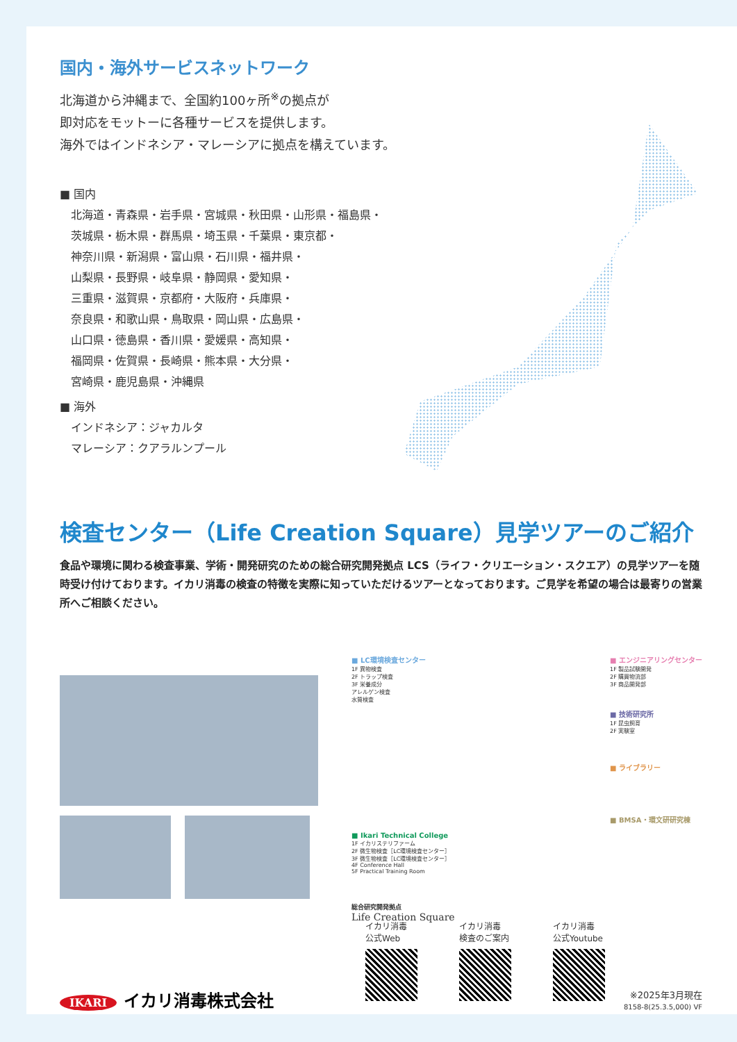国内・海外サービスネットワーク
北海道から沖縄まで、全国約100ヶ所<sup>※</sup>の拠点が
即対応をモットーに各種サービスを提供します。
海外ではインドネシア・マレーシアに拠点を構えています。
■ 国内
北海道・青森県・岩手県・宮城県・秋田県・山形県・福島県・
茨城県・栃木県・群馬県・埼玉県・千葉県・東京都・
神奈川県・新潟県・富山県・石川県・福井県・
山梨県・長野県・岐阜県・静岡県・愛知県・
三重県・滋賀県・京都府・大阪府・兵庫県・
奈良県・和歌山県・鳥取県・岡山県・広島県・
山口県・徳島県・香川県・愛媛県・高知県・
福岡県・佐賀県・長崎県・熊本県・大分県・
宮崎県・鹿児島県・沖縄県
■ 海外
インドネシア：ジャカルタ
マレーシア：クアラルンプール
検査センター（Life Creation Square）見学ツアーのご紹介
食品や環境に関わる検査事業、学術・開発研究のための総合研究開発拠点 LCS（ライフ・クリエーション・スクエア）の見学ツアーを随時受け付けております。イカリ消毒の検査の特徴を実際に知っていただけるツアーとなっております。ご見学を希望の場合は最寄りの営業所へご相談ください。
■ LC環境検査センター
1F 異物検査
2F トラップ検査
3F 栄養成分
アレルゲン検査
水質検査
■ エンジニアリングセンター
1F 製品試験開発
2F 購買物流部
3F 商品開発部
■ 技術研究所
1F 昆虫飼育
2F 実験室
■ ライブラリー
■ BMSA・環文研研究棟
■ Ikari Technical College
1F イカリステリファーム
2F 微生物検査［LC環境検査センター］
3F 微生物検査［LC環境検査センター］
4F Conference Hall
5F Practical Training Room
総合研究開発拠点
Life Creation Square
イカリ消毒
公式Web
イカリ消毒
検査のご案内
イカリ消毒
公式Youtube
IKARI イカリ消毒株式会社
※2025年3月現在
8158-8(25.3.5,000) VF